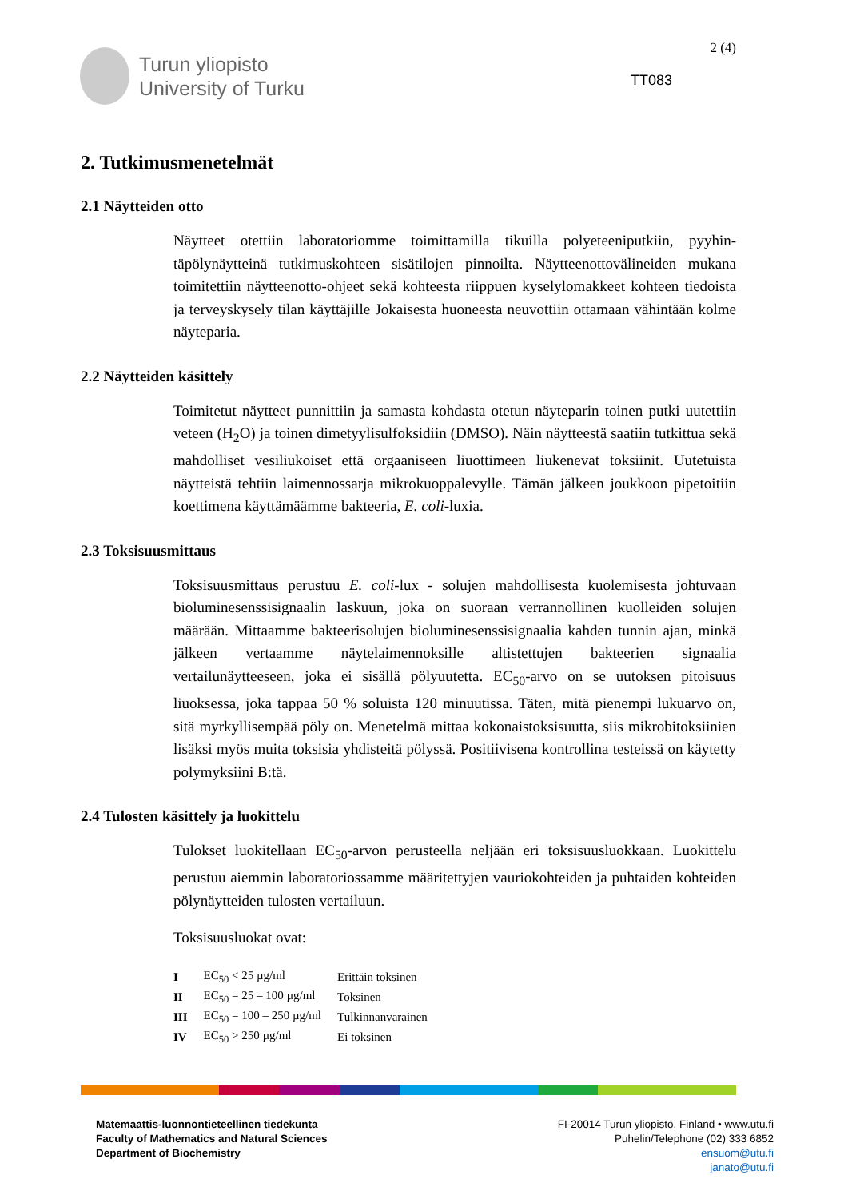Turun yliopisto
University of Turku
2 (4)
TT083
2. Tutkimusmenetelmät
2.1 Näytteiden otto
Näytteet otettiin laboratoriomme toimittamilla tikuilla polyeteeniputkiin, pyyhin­täpölynäytteinä tutkimuskohteen sisätilojen pinnoilta. Näytteenottovälineiden mukana toimitettiin näytteenotto-ohjeet sekä kohteesta riippuen kyselylomakkeet kohteen tiedoista ja terveyskysely tilan käyttäjille Jokaisesta huoneesta neuvottiin ottamaan vähintään kolme näyteparia.
2.2 Näytteiden käsittely
Toimitetut näytteet punnittiin ja samasta kohdasta otetun näyteparin toinen putki uutettiin veteen (H<sub>2</sub>O) ja toinen dimetyylisulfoksidiin (DMSO). Näin näytteestä saatiin tutkittua sekä mahdolliset vesiliukoiset että orgaaniseen liuottimeen liuke­nevat toksiinit. Uutetuista näytteistä tehtiin laimennossarja mikrokuoppalevylle. Tämän jälkeen joukkoon pipetoitiin koettimena käyttämäämme bakteeria, E. coli-luxia.
2.3 Toksisuusmittaus
Toksisuusmittaus perustuu E. coli-lux - solujen mahdollisesta kuolemisesta joh­tuvaan bioluminesenssisignaalin laskuun, joka on suoraan verrannollinen kuollei­den solujen määrään. Mittaamme bakteerisolujen bioluminesenssisignaalia kah­den tunnin ajan, minkä jälkeen vertaamme näytelaimennoksille altistettujen bak­teerien signaalia vertailunäytteeseen, joka ei sisällä pölyuutetta. EC<sub>50</sub>-arvo on se uutoksen pitoisuus liuoksessa, joka tappaa 50 % soluista 120 minuutissa. Täten, mitä pienempi lukuarvo on, sitä myrkyllisempää pöly on. Menetelmä mittaa ko­konaistoksisuutta, siis mikrobitoksiinien lisäksi myös muita toksisia yhdisteitä pölyssä. Positiivisena kontrollina testeissä on käytetty polymyksiini B:tä.
2.4 Tulosten käsittely ja luokittelu
Tulokset luokitellaan EC<sub>50</sub>-arvon perusteella neljään eri toksisuusluokkaan. Luo­kittelu perustuu aiemmin laboratoriossamme määritettyjen vauriokohteiden ja puhtaiden kohteiden pölynäytteiden tulosten vertailuun.
Toksisuusluokat ovat:
| I | EC<sub>50</sub> < 25 µg/ml | Erittäin toksinen |
| II | EC<sub>50</sub> = 25 – 100 µg/ml | Toksinen |
| III | EC<sub>50</sub> = 100 – 250 µg/ml | Tulkinnanvarainen |
| IV | EC<sub>50</sub> > 250 µg/ml | Ei toksinen |
Matemaattis-luonnontieteellinen tiedekunta
Faculty of Mathematics and Natural Sciences
Department of Biochemistry
FI-20014 Turun yliopisto, Finland • www.utu.fi
Puhelin/Telephone (02) 333 6852
ensuom@utu.fi
janato@utu.fi